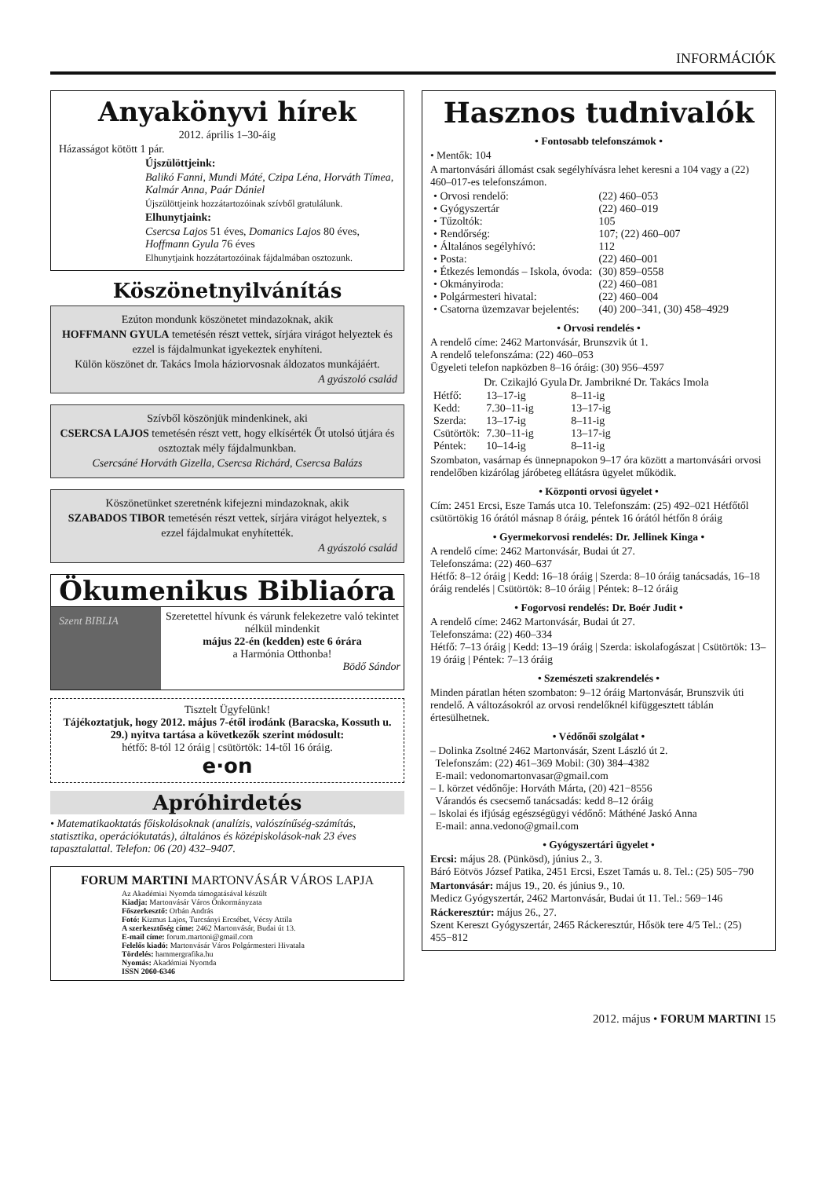INFORMÁCIÓK
Anyakönyvi hírek
2012. április 1–30-áig
Házasságot kötött 1 pár.
Újszülöttjeink:
Balikó Fanni, Mundi Máté, Czipa Léna, Horváth Tímea, Kalmár Anna, Paár Dániel
Újszülöttjeink hozzátartozóinak szívből gratulálunk.
Elhunytjaink:
Csercsa Lajos 51 éves, Domanics Lajos 80 éves, Hoffmann Gyula 76 éves
Elhunytjaink hozzátartozóinak fájdalmában osztozunk.
Köszönetnyilvánítás
Ezúton mondunk köszönetet mindazoknak, akik
HOFFMANN GYULA temetésén részt vettek, sírjára virágot helyeztek és ezzel is fájdalmunkat igyekeztek enyhíteni.
Külön köszönet dr. Takács Imola háziorvosnak áldozatos munkájáért.
A gyászoló család
Szívből köszönjük mindenkinek, aki
CSERCSA LAJOS temetésén részt vett, hogy elkísérték Őt utolsó útjára és osztoztak mély fájdalmunkban.
Csercsáné Horváth Gizella, Csercsa Richárd, Csercsa Balázs
Köszönetünket szeretnénk kifejezni mindazoknak, akik
SZABADOS TIBOR temetésén részt vettek, sírjára virágot helyeztek, s ezzel fájdalmukat enyhítették.
A gyászoló család
Ökumenikus Bibliaóra
Szent BIBLIA
Szeretettel hívunk és várunk felekezetre való tekintet nélkül mindenkit
május 22-én (kedden) este 6 órára
a Harmónia Otthonba!
Bödő Sándor
Tisztelt Ügyfelünk!
Tájékoztatjuk, hogy 2012. május 7-étől irodánk (Baracska, Kossuth u. 29.) nyitva tartása a következők szerint módosult:
hétfő: 8-tól 12 óráig | csütörtök: 14-től 16 óráig.
e·on
Apróhirdetés
• Matematikaoktatás főiskolásoknak (analízis, valószínűség-számítás, statisztika, operációkutatás), általános és középiskolások-nak 23 éves tapasztalattal. Telefon: 06 (20) 432–9407.
FORUM MARTINI MARTONVÁSÁR VÁROS LAPJA
Az Akadémiai Nyomda támogatásával készült
Kiadja: Martonvásár Város Önkormányzata
Főszerkesztő: Orbán András
Fotó: Kizmus Lajos, Turcsányi Ercsébet, Vécsy Attila
A szerkesztőség címe: 2462 Martonvásár, Budai út 13.
E-mail címe: forum.martoni@gmail.com
Felelős kiadó: Martonvásár Város Polgármesteri Hivatala
Tördelés: hammergrafika.hu
Nyomás: Akadémiai Nyomda
ISSN 2060-6346
Hasznos tudnivalók
• Fontosabb telefonszámok •
• Mentők: 104
A martonvásári állomást csak segélyhívásra lehet keresni a 104 vagy a (22) 460–017-es telefonszámon.
| • Orvosi rendelő: | (22) 460–053 |
| • Gyógyszertár | (22) 460–019 |
| • Tűzoltók: | 105 |
| • Rendőrség: | 107; (22) 460–007 |
| • Általános segélyhívó: | 112 |
| • Posta: | (22) 460–001 |
| • Étkezés lemondás – Iskola, óvoda: | (30) 859–0558 |
| • Okmányiroda: | (22) 460–081 |
| • Polgármesteri hivatal: | (22) 460–004 |
| • Csatorna üzemzavar bejelentés: | (40) 200–341, (30) 458–4929 |
• Orvosi rendelés •
A rendelő címe: 2462 Martonvásár, Brunszvik út 1.
A rendelő telefonszáma: (22) 460–053
Ügyeleti telefon napközben 8–16 óráig: (30) 956–4597
| | Dr. Czikajló Gyula | Dr. Jambrikné Dr. Takács Imola |
| --- | --- | --- |
| Hétfő: | 13–17-ig | 8–11-ig |
| Kedd: | 7.30–11-ig | 13–17-ig |
| Szerda: | 13–17-ig | 8–11-ig |
| Csütörtök: | 7.30–11-ig | 13–17-ig |
| Péntek: | 10–14-ig | 8–11-ig |
Szombaton, vasárnap és ünnepnapokon 9–17 óra között a martonvásári orvosi rendelőben kizárólag járóbeteg ellátásra ügyelet működik.
• Központi orvosi ügyelet •
Cím: 2451 Ercsi, Esze Tamás utca 10. Telefonszám: (25) 492–021 Hétfőtől csütörtökig 16 órától másnap 8 óráig, péntek 16 órától hétfőn 8 óráig
• Gyermekorvosi rendelés: Dr. Jellinek Kinga •
A rendelő címe: 2462 Martonvásár, Budai út 27.
Telefonszáma: (22) 460–637
Hétfő: 8–12 óráig | Kedd: 16–18 óráig | Szerda: 8–10 óráig tanácsadás, 16–18 óráig rendelés | Csütörtök: 8–10 óráig | Péntek: 8–12 óráig
• Fogorvosi rendelés: Dr. Boér Judit •
A rendelő címe: 2462 Martonvásár, Budai út 27.
Telefonszáma: (22) 460–334
Hétfő: 7–13 óráig | Kedd: 13–19 óráig | Szerda: iskolafogászat | Csütörtök: 13–19 óráig | Péntek: 7–13 óráig
• Szemészeti szakrendelés •
Minden páratlan héten szombaton: 9–12 óráig Martonvásár, Brunszvik úti rendelő. A változásokról az orvosi rendelőknél kifüggesztett táblán értesülhetnek.
• Védőnői szolgálat •
– Dolinka Zsoltné 2462 Martonvásár, Szent László út 2.
Telefonszám: (22) 461–369 Mobil: (30) 384–4382
E-mail: vedonomartonvasar@gmail.com
– I. körzet védőnője: Horváth Márta, (20) 421−8556
Várandós és csecsemő tanácsadás: kedd 8–12 óráig
– Iskolai és ifjúság egészségügyi védőnő: Máthéné Jaskó Anna
E-mail: anna.vedono@gmail.com
• Gyógyszertári ügyelet •
Ercsi: május 28. (Pünkösd), június 2., 3.
Báró Eötvös József Patika, 2451 Ercsi, Eszet Tamás u. 8. Tel.: (25) 505−790
Martonvásár: május 19., 20. és június 9., 10.
Medicz Gyógyszertár, 2462 Martonvásár, Budai út 11. Tel.: 569−146
Ráckeresztúr: május 26., 27.
Szent Kereszt Gyógyszertár, 2465 Ráckeresztúr, Hősök tere 4/5 Tel.: (25) 455−812
2012. május • FORUM MARTINI 15